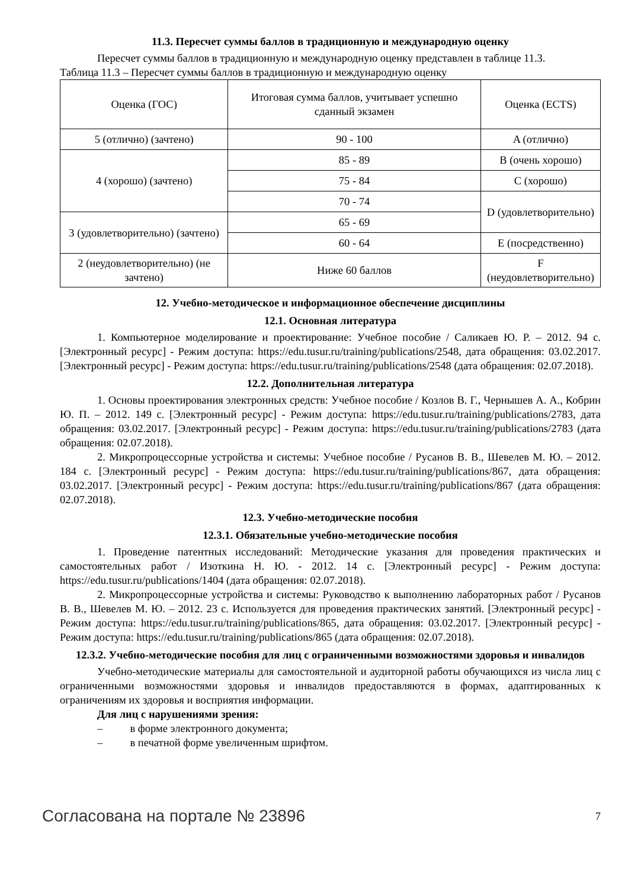11.3. Пересчет суммы баллов в традиционную и международную оценку
Пересчет суммы баллов в традиционную и международную оценку представлен в таблице 11.3.
Таблица 11.3 – Пересчет суммы баллов в традиционную и международную оценку
| Оценка (ГОС) | Итоговая сумма баллов, учитывает успешно сданный экзамен | Оценка (ECTS) |
| 5 (отлично) (зачтено) | 90 - 100 | A (отлично) |
| 4 (хорошо) (зачтено) | 85 - 89 | B (очень хорошо) |
| | 75 - 84 | C (хорошо) |
| | 70 - 74 | D (удовлетворительно) |
| 3 (удовлетворительно) (зачтено) | 65 - 69 | |
| | 60 - 64 | E (посредственно) |
| 2 (неудовлетворительно) (не зачтено) | Ниже 60 баллов | F (неудовлетворительно) |
12. Учебно-методическое и информационное обеспечение дисциплины
12.1. Основная литература
1. Компьютерное моделирование и проектирование: Учебное пособие / Саликаев Ю. Р. – 2012. 94 с. [Электронный ресурс] - Режим доступа: https://edu.tusur.ru/training/publications/2548, дата обращения: 03.02.2017. [Электронный ресурс] - Режим доступа: https://edu.tusur.ru/training/publications/2548 (дата обращения: 02.07.2018).
12.2. Дополнительная литература
1. Основы проектирования электронных средств: Учебное пособие / Козлов В. Г., Чернышев А. А., Кобрин Ю. П. – 2012. 149 с. [Электронный ресурс] - Режим доступа: https://edu.tusur.ru/training/publications/2783, дата обращения: 03.02.2017. [Электронный ресурс] - Режим доступа: https://edu.tusur.ru/training/publications/2783 (дата обращения: 02.07.2018).
2. Микропроцессорные устройства и системы: Учебное пособие / Русанов В. В., Шевелев М. Ю. – 2012. 184 с. [Электронный ресурс] - Режим доступа: https://edu.tusur.ru/training/publications/867, дата обращения: 03.02.2017. [Электронный ресурс] - Режим доступа: https://edu.tusur.ru/training/publications/867 (дата обращения: 02.07.2018).
12.3. Учебно-методические пособия
12.3.1. Обязательные учебно-методические пособия
1. Проведение патентных исследований: Методические указания для проведения практических и самостоятельных работ / Изоткина Н. Ю. - 2012. 14 с. [Электронный ресурс] - Режим доступа: https://edu.tusur.ru/publications/1404 (дата обращения: 02.07.2018).
2. Микропроцессорные устройства и системы: Руководство к выполнению лабораторных работ / Русанов В. В., Шевелев М. Ю. – 2012. 23 с. Используется для проведения практических занятий. [Электронный ресурс] - Режим доступа: https://edu.tusur.ru/training/publications/865, дата обращения: 03.02.2017. [Электронный ресурс] - Режим доступа: https://edu.tusur.ru/training/publications/865 (дата обращения: 02.07.2018).
12.3.2. Учебно-методические пособия для лиц с ограниченными возможностями здоровья и инвалидов
Учебно-методические материалы для самостоятельной и аудиторной работы обучающихся из числа лиц с ограниченными возможностями здоровья и инвалидов предоставляются в формах, адаптированных к ограничениям их здоровья и восприятия информации.
Для лиц с нарушениями зрения:
– в форме электронного документа;
– в печатной форме увеличенным шрифтом.
Согласована на портале № 23896 7